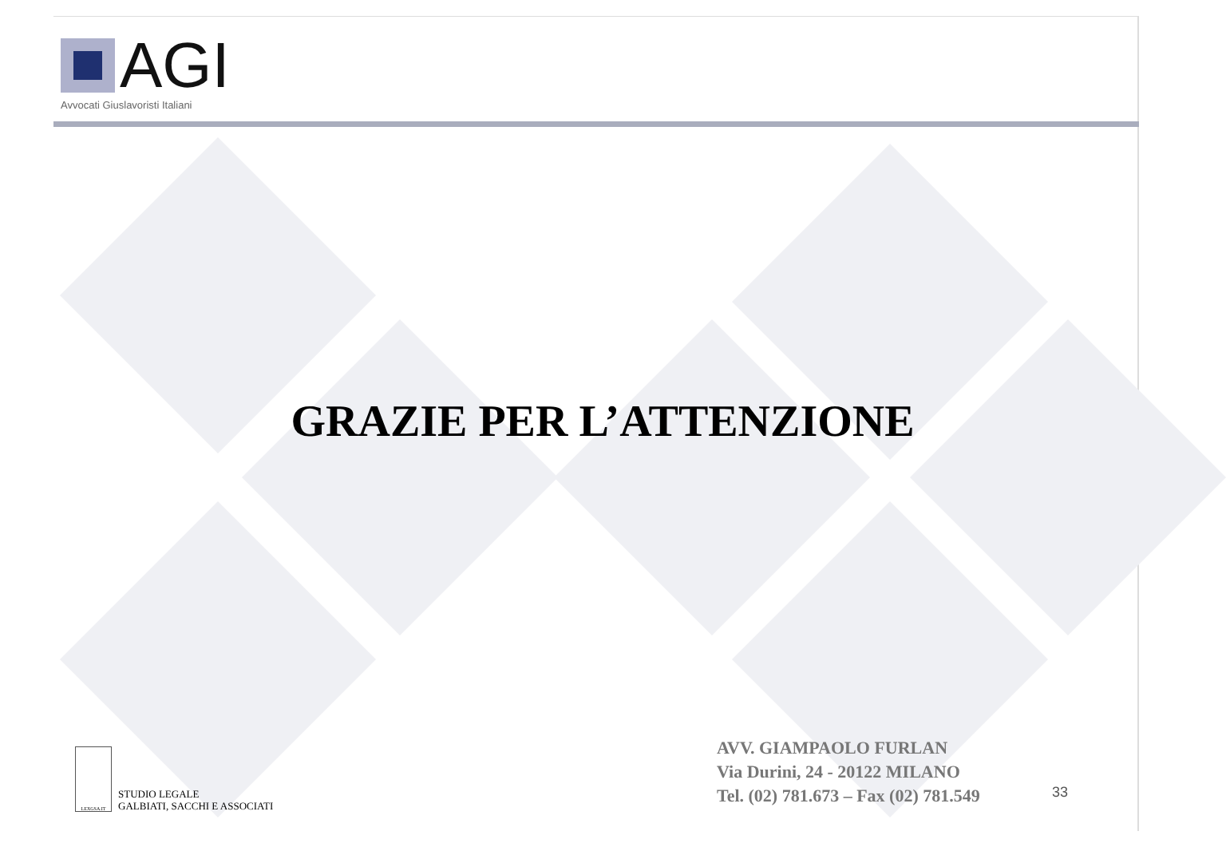AGI
Avvocati Giuslavoristi Italiani
GRAZIE PER L’ATTENZIONE
LEXGSA.IT
STUDIO LEGALE
GALBIATI, SACCHI E ASSOCIATI
AVV. GIAMPAOLO FURLAN
Via Durini, 24 - 20122 MILANO
Tel. (02) 781.673 – Fax (02) 781.549
33